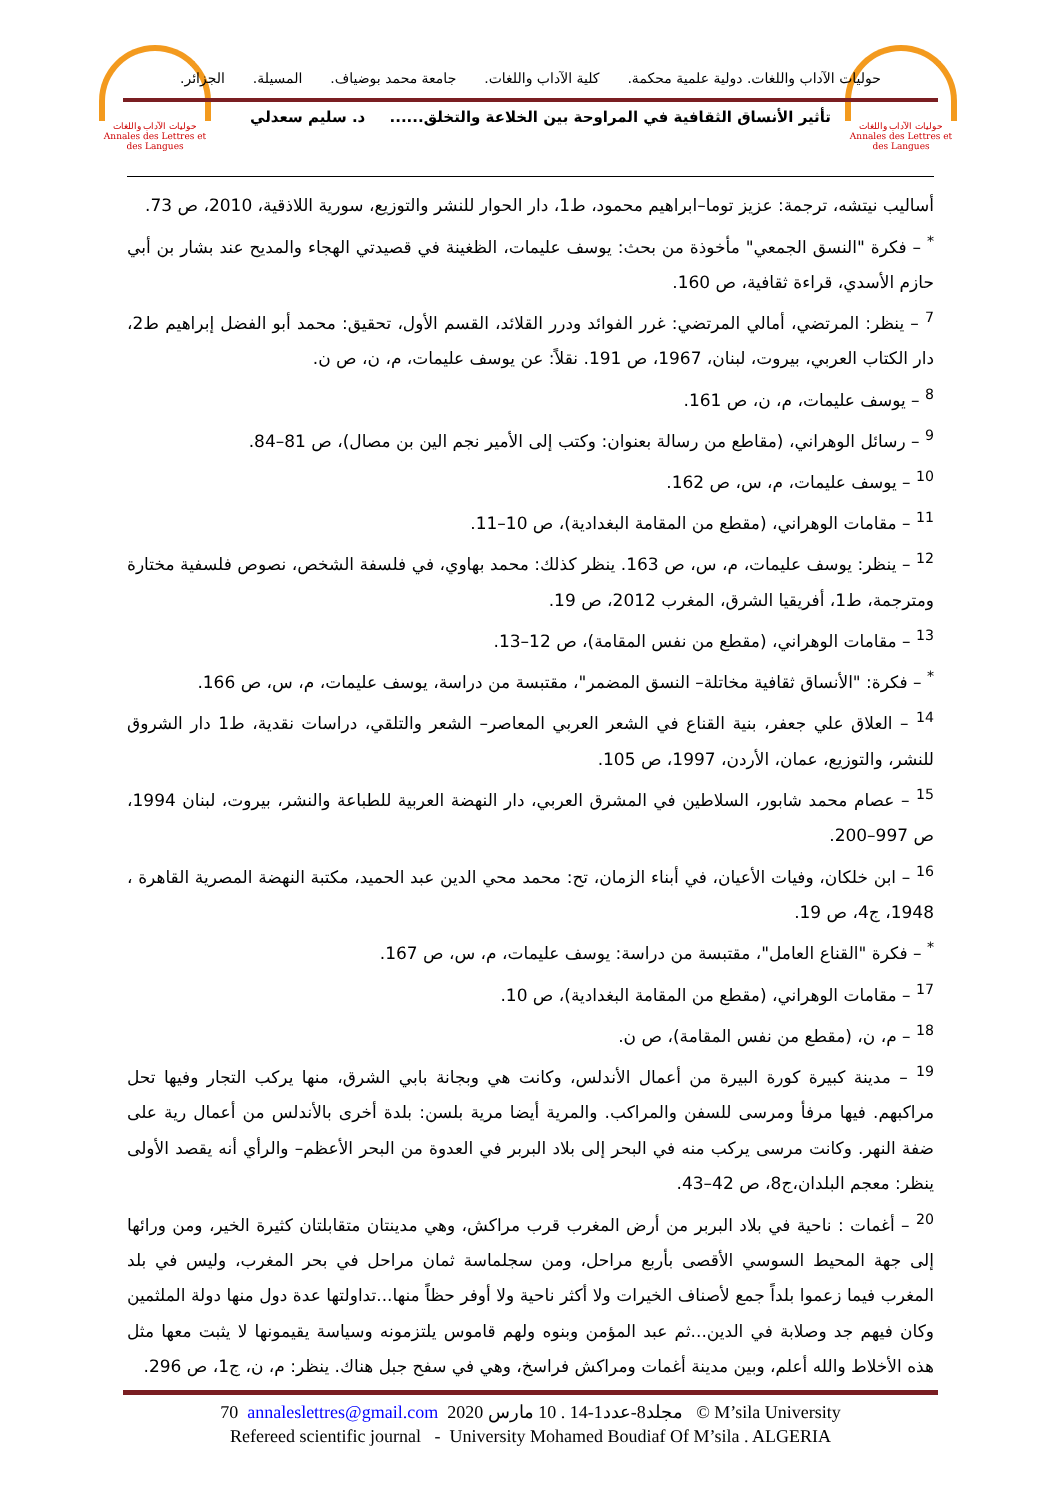حوليات الآداب واللغات
Annales des Lettres et des Langues
حوليات الآداب واللغات
Annales des Lettres et des Langues
حوليات الآداب واللغات. دولية علمية محكمة. كلية الآداب واللغات. جامعة محمد بوضياف. المسيلة. الجزائر.
تأثير الأنساق الثقافية في المراوحة بين الخلاعة والتخلق...... د. سليم سعدلي
أساليب نيتشه، ترجمة: عزيز توما–ابراهيم محمود، ط1، دار الحوار للنشر والتوزيع، سورية اللاذقية، 2010، ص 73.
<sup>*</sup> – فكرة "النسق الجمعي" مأخوذة من بحث: يوسف عليمات، الظغينة في قصيدتي الهجاء والمديح عند بشار بن أبي حازم الأسدي، قراءة ثقافية، ص 160.
<sup>7</sup> – ينظر: المرتضي، أمالي المرتضي: غرر الفوائد ودرر القلائد، القسم الأول، تحقيق: محمد أبو الفضل إبراهيم ط2، دار الكتاب العربي، بيروت، لبنان، 1967، ص 191. نقلاً: عن يوسف عليمات، م، ن، ص ن.
<sup>8</sup> – يوسف عليمات، م، ن، ص 161.
<sup>9</sup> – رسائل الوهراني، (مقاطع من رسالة بعنوان: وكتب إلى الأمير نجم الين بن مصال)، ص 81–84.
<sup>10</sup> – يوسف عليمات، م، س، ص 162.
<sup>11</sup> – مقامات الوهراني، (مقطع من المقامة البغدادية)، ص 10–11.
<sup>12</sup> – ينظر: يوسف عليمات، م، س، ص 163. ينظر كذلك: محمد بهاوي، في فلسفة الشخص، نصوص فلسفية مختارة ومترجمة، ط1، أفريقيا الشرق، المغرب 2012، ص 19.
<sup>13</sup> – مقامات الوهراني، (مقطع من نفس المقامة)، ص 12–13.
<sup>*</sup> – فكرة: "الأنساق ثقافية مخاتلة– النسق المضمر"، مقتبسة من دراسة، يوسف عليمات، م، س، ص 166.
<sup>14</sup> – العلاق علي جعفر، بنية القناع في الشعر العربي المعاصر– الشعر والتلقي، دراسات نقدية، ط1 دار الشروق للنشر، والتوزيع، عمان، الأردن، 1997، ص 105.
<sup>15</sup> – عصام محمد شابور، السلاطين في المشرق العربي، دار النهضة العربية للطباعة والنشر، بيروت، لبنان 1994، ص 997–200.
<sup>16</sup> – ابن خلكان، وفيات الأعيان، في أبناء الزمان، تح: محمد محي الدين عبد الحميد، مكتبة النهضة المصرية القاهرة ، 1948، ج4، ص 19.
<sup>*</sup> – فكرة "القناع العامل"، مقتبسة من دراسة: يوسف عليمات، م، س، ص 167.
<sup>17</sup> – مقامات الوهراني، (مقطع من المقامة البغدادية)، ص 10.
<sup>18</sup> – م، ن، (مقطع من نفس المقامة)، ص ن.
<sup>19</sup> – مدينة كبيرة كورة البيرة من أعمال الأندلس، وكانت هي وبجانة بابي الشرق، منها يركب التجار وفيها تحل مراكبهم. فيها مرفأ ومرسى للسفن والمراكب. والمرية أيضا مرية بلسن: بلدة أخرى بالأندلس من أعمال رية على ضفة النهر. وكانت مرسى يركب منه في البحر إلى بلاد البربر في العدوة من البحر الأعظم– والرأي أنه يقصد الأولى ينظر: معجم البلدان،ج8، ص 42–43.
<sup>20</sup> – أغمات : ناحية في بلاد البربر من أرض المغرب قرب مراكش، وهي مدينتان متقابلتان كثيرة الخير، ومن ورائها إلى جهة المحيط السوسي الأقصى بأربع مراحل، ومن سجلماسة ثمان مراحل في بحر المغرب، وليس في بلد المغرب فيما زعموا بلداً جمع لأصناف الخيرات ولا أكثر ناحية ولا أوفر حظاً منها...تداولتها عدة دول منها دولة الملثمين وكان فيهم جد وصلابة في الدين...ثم عبد المؤمن وبنوه ولهم قاموس يلتزمونه وسياسة يقيمونها لا يثبت معها مثل هذه الأخلاط والله أعلم، وبين مدينة أغمات ومراكش فراسخ، وهي في سفح جبل هناك. ينظر: م، ن، ج1، ص 296.
70 annaleslettres@gmail.com 2020 مجلد8-عدد1-14 . 10 مارس © M’sila University
Refereed scientific journal - University Mohamed Boudiaf Of M’sila . ALGERIA